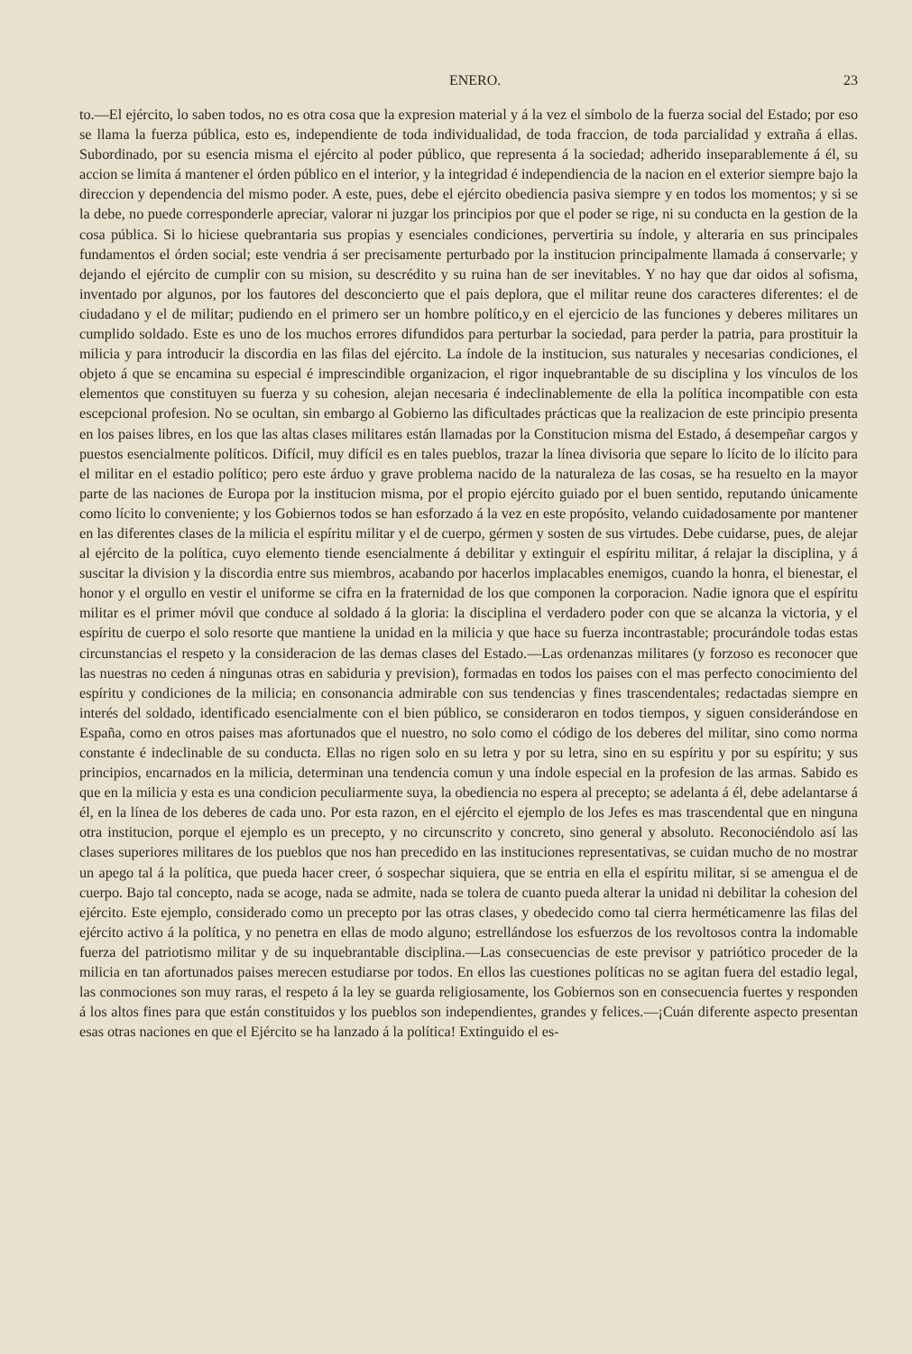ENERO. 23
to.—El ejército, lo saben todos, no es otra cosa que la expresion material y á la vez el símbolo de la fuerza social del Estado; por eso se llama la fuerza pública, esto es, independiente de toda individualidad, de toda fraccion, de toda parcialidad y extraña á ellas. Subordinado, por su esencia misma el ejército al poder público, que representa á la sociedad; adherido inseparablemente á él, su accion se limita á mantener el órden público en el interior, y la integridad é independiencia de la nacion en el exterior siempre bajo la direccion y dependencia del mismo poder. A este, pues, debe el ejército obediencia pasiva siempre y en todos los momentos; y si se la debe, no puede corresponderle apreciar, valorar ni juzgar los principios por que el poder se rige, ni su conducta en la gestion de la cosa pública. Si lo hiciese quebrantaria sus propias y esenciales condiciones, pervertiria su índole, y alteraria en sus principales fundamentos el órden social; este vendria á ser precisamente perturbado por la institucion principalmente llamada á conservarle; y dejando el ejército de cumplir con su mision, su descrédito y su ruina han de ser inevitables. Y no hay que dar oidos al sofisma, inventado por algunos, por los fautores del desconcierto que el pais deplora, que el militar reune dos caracteres diferentes: el de ciudadano y el de militar; pudiendo en el primero ser un hombre político,y en el ejercicio de las funciones y deberes militares un cumplido soldado. Este es uno de los muchos errores difundidos para perturbar la sociedad, para perder la patria, para prostituir la milicia y para introducir la discordia en las filas del ejército. La índole de la institucion, sus naturales y necesarias condiciones, el objeto á que se encamina su especial é imprescindible organizacion, el rigor inquebrantable de su disciplina y los vínculos de los elementos que constituyen su fuerza y su cohesion, alejan necesaria é indeclinablemente de ella la política incompatible con esta escepcional profesion. No se ocultan, sin embargo al Gobierno las dificultades prácticas que la realizacion de este principio presenta en los paises libres, en los que las altas clases militares están llamadas por la Constitucion misma del Estado, á desempeñar cargos y puestos esencialmente políticos. Difícil, muy difícil es en tales pueblos, trazar la línea divisoria que separe lo lícito de lo ilícito para el militar en el estadio político; pero este árduo y grave problema nacido de la naturaleza de las cosas, se ha resuelto en la mayor parte de las naciones de Europa por la institucion misma, por el propio ejército guiado por el buen sentido, reputando únicamente como lícito lo conveniente; y los Gobiernos todos se han esforzado á la vez en este propósito, velando cuidadosamente por mantener en las diferentes clases de la milicia el espíritu militar y el de cuerpo, gérmen y sosten de sus virtudes. Debe cuidarse, pues, de alejar al ejército de la política, cuyo elemento tiende esencialmente á debilitar y extinguir el espíritu militar, á relajar la disciplina, y á suscitar la division y la discordia entre sus miembros, acabando por hacerlos implacables enemigos, cuando la honra, el bienestar, el honor y el orgullo en vestir el uniforme se cifra en la fraternidad de los que componen la corporacion. Nadie ignora que el espíritu militar es el primer móvil que conduce al soldado á la gloria: la disciplina el verdadero poder con que se alcanza la victoria, y el espíritu de cuerpo el solo resorte que mantiene la unidad en la milicia y que hace su fuerza incontrastable; procurándole todas estas circunstancias el respeto y la consideracion de las demas clases del Estado.—Las ordenanzas militares (y forzoso es reconocer que las nuestras no ceden á ningunas otras en sabiduria y prevision), formadas en todos los paises con el mas perfecto conocimiento del espíritu y condiciones de la milicia; en consonancia admirable con sus tendencias y fines trascendentales; redactadas siempre en interés del soldado, identificado esencialmente con el bien público, se consideraron en todos tiempos, y siguen considerándose en España, como en otros paises mas afortunados que el nuestro, no solo como el código de los deberes del militar, sino como norma constante é indeclinable de su conducta. Ellas no rigen solo en su letra y por su letra, sino en su espíritu y por su espíritu; y sus principios, encarnados en la milicia, determinan una tendencia comun y una índole especial en la profesion de las armas. Sabido es que en la milicia y esta es una condicion peculiarmente suya, la obediencia no espera al precepto; se adelanta á él, debe adelantarse á él, en la línea de los deberes de cada uno. Por esta razon, en el ejército el ejemplo de los Jefes es mas trascendental que en ninguna otra institucion, porque el ejemplo es un precepto, y no circunscrito y concreto, sino general y absoluto. Reconociéndolo así las clases superiores militares de los pueblos que nos han precedido en las instituciones representativas, se cuidan mucho de no mostrar un apego tal á la política, que pueda hacer creer, ó sospechar siquiera, que se entria en ella el espíritu militar, si se amengua el de cuerpo. Bajo tal concepto, nada se acoge, nada se admite, nada se tolera de cuanto pueda alterar la unidad ni debilitar la cohesion del ejército. Este ejemplo, considerado como un precepto por las otras clases, y obedecido como tal cierra herméticamenre las filas del ejército activo á la política, y no penetra en ellas de modo alguno; estrellándose los esfuerzos de los revoltosos contra la indomable fuerza del patriotismo militar y de su inquebrantable disciplina.—Las consecuencias de este previsor y patriótico proceder de la milicia en tan afortunados paises merecen estudiarse por todos. En ellos las cuestiones políticas no se agitan fuera del estadio legal, las conmociones son muy raras, el respeto á la ley se guarda religiosamente, los Gobiernos son en consecuencia fuertes y responden á los altos fines para que están constituidos y los pueblos son independientes, grandes y felices.—¡Cuán diferente aspecto presentan esas otras naciones en que el Ejército se ha lanzado á la política! Extinguido el es-